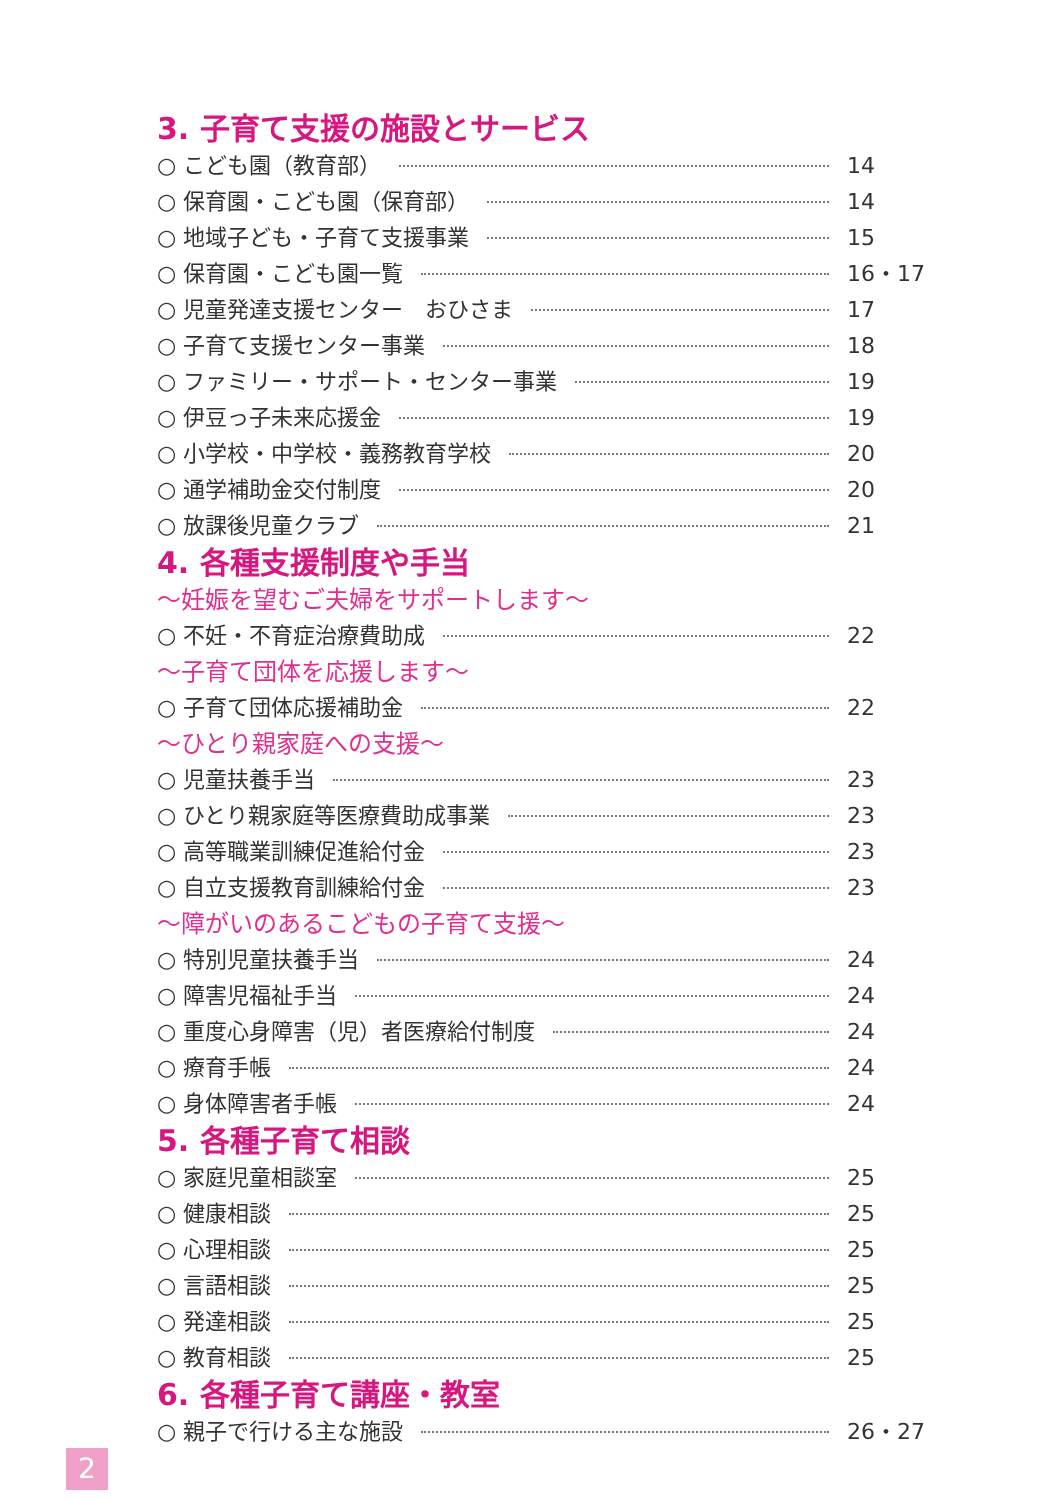3. 子育て支援の施設とサービス
○ こども園（教育部） 14
○ 保育園・こども園（保育部） 14
○ 地域子ども・子育て支援事業 15
○ 保育園・こども園一覧 16・17
○ 児童発達支援センター　おひさま 17
○ 子育て支援センター事業 18
○ ファミリー・サポート・センター事業 19
○ 伊豆っ子未来応援金 19
○ 小学校・中学校・義務教育学校 20
○ 通学補助金交付制度 20
○ 放課後児童クラブ 21
4. 各種支援制度や手当
～妊娠を望むご夫婦をサポートします～
○ 不妊・不育症治療費助成 22
～子育て団体を応援します～
○ 子育て団体応援補助金 22
～ひとり親家庭への支援～
○ 児童扶養手当 23
○ ひとり親家庭等医療費助成事業 23
○ 高等職業訓練促進給付金 23
○ 自立支援教育訓練給付金 23
～障がいのあるこどもの子育て支援～
○ 特別児童扶養手当 24
○ 障害児福祉手当 24
○ 重度心身障害（児）者医療給付制度 24
○ 療育手帳 24
○ 身体障害者手帳 24
5. 各種子育て相談
○ 家庭児童相談室 25
○ 健康相談 25
○ 心理相談 25
○ 言語相談 25
○ 発達相談 25
○ 教育相談 25
6. 各種子育て講座・教室
○ 親子で行ける主な施設 26・27
2